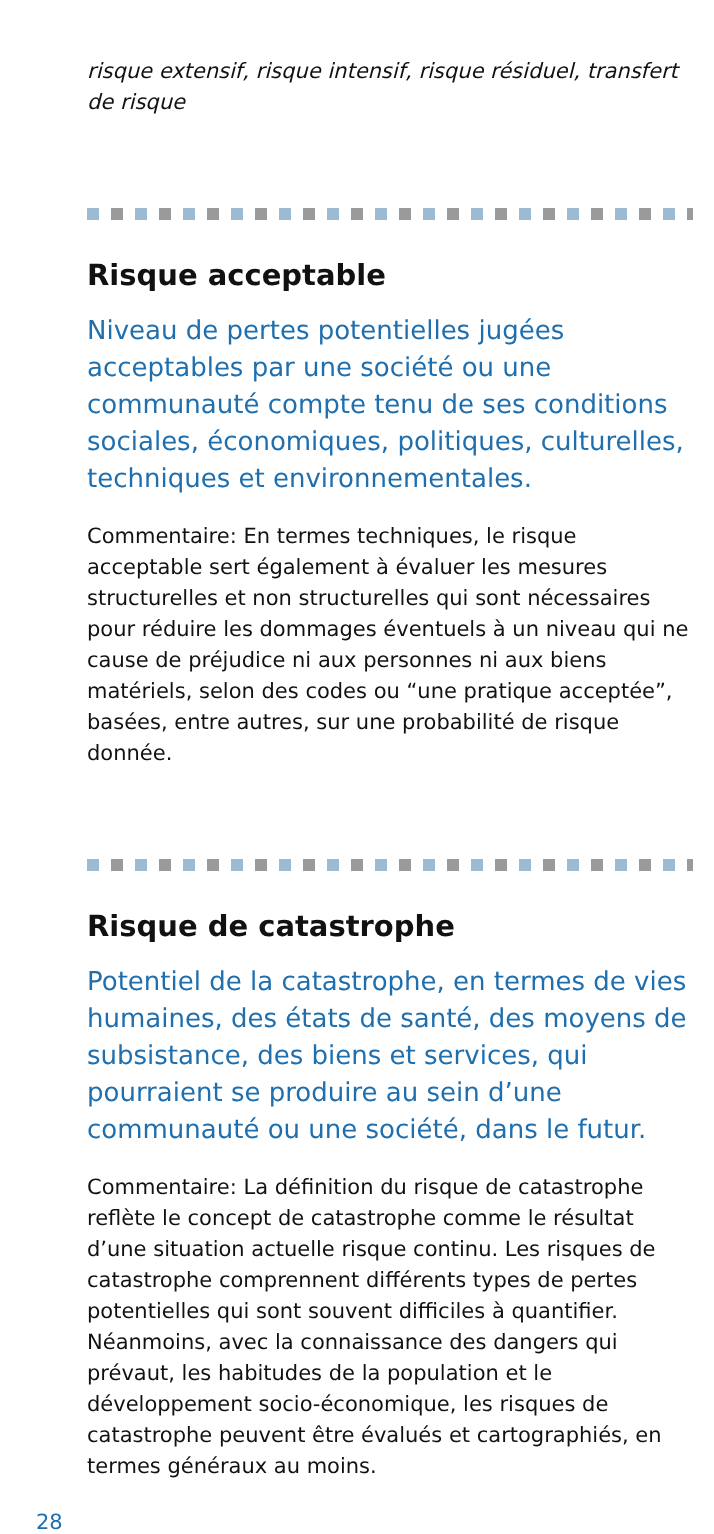risque extensif, risque intensif, risque résiduel, transfert de risque
Risque acceptable
Niveau de pertes potentielles jugées acceptables par une société ou une communauté compte tenu de ses conditions sociales, économiques, politiques, culturelles, techniques et environnementales.
Commentaire: En termes techniques, le risque acceptable sert également à évaluer les mesures structurelles et non structurelles qui sont nécessaires pour réduire les dommages éventuels à un niveau qui ne cause de préjudice ni aux personnes ni aux biens matériels, selon des codes ou “une pratique acceptée”, basées, entre autres, sur une probabilité de risque donnée.
Risque de catastrophe
Potentiel de la catastrophe, en termes de vies humaines, des états de santé, des moyens de subsistance, des biens et services, qui pourraient se produire au sein d’une communauté ou une société, dans le futur.
Commentaire: La définition du risque de catastrophe reflète le concept de catastrophe comme le résultat d’une situation actuelle risque continu. Les risques de catastrophe comprennent différents types de pertes potentielles qui sont souvent difficiles à quantifier. Néanmoins, avec la connaissance des dangers qui prévaut, les habitudes de la population et le développement socio-économique, les risques de catastrophe peuvent être évalués et cartographiés, en termes généraux au moins.
28